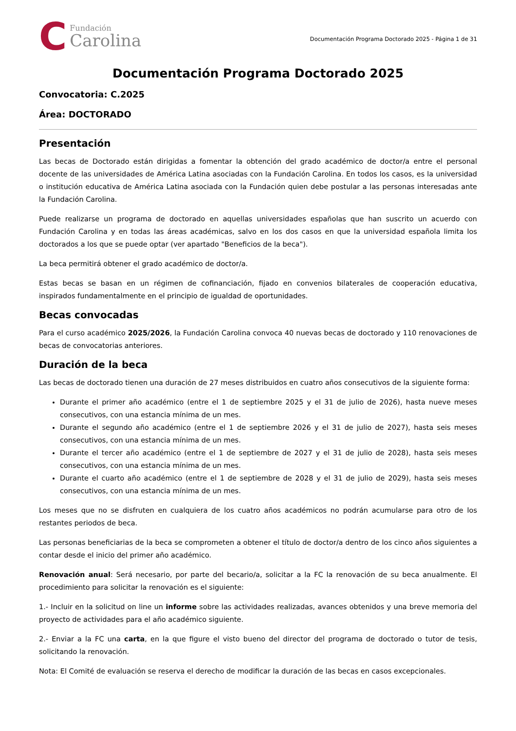C
Fundación
Carolina
Documentación Programa Doctorado 2025 - Página 1 de 31
Documentación Programa Doctorado 2025
Convocatoria: C.2025
Área: DOCTORADO
Presentación
Las becas de Doctorado están dirigidas a fomentar la obtención del grado académico de doctor/a entre el personal docente de las universidades de América Latina asociadas con la Fundación Carolina. En todos los casos, es la universidad o institución educativa de América Latina asociada con la Fundación quien debe postular a las personas interesadas ante la Fundación Carolina.
Puede realizarse un programa de doctorado en aquellas universidades españolas que han suscrito un acuerdo con Fundación Carolina y en todas las áreas académicas, salvo en los dos casos en que la universidad española limita los doctorados a los que se puede optar (ver apartado "Beneficios de la beca").
La beca permitirá obtener el grado académico de doctor/a.
Estas becas se basan en un régimen de cofinanciación, fijado en convenios bilaterales de cooperación educativa, inspirados fundamentalmente en el principio de igualdad de oportunidades.
Becas convocadas
Para el curso académico 2025/2026, la Fundación Carolina convoca 40 nuevas becas de doctorado y 110 renovaciones de becas de convocatorias anteriores.
Duración de la beca
Las becas de doctorado tienen una duración de 27 meses distribuidos en cuatro años consecutivos de la siguiente forma:
Durante el primer año académico (entre el 1 de septiembre 2025 y el 31 de julio de 2026), hasta nueve meses consecutivos, con una estancia mínima de un mes.
Durante el segundo año académico (entre el 1 de septiembre 2026 y el 31 de julio de 2027), hasta seis meses consecutivos, con una estancia mínima de un mes.
Durante el tercer año académico (entre el 1 de septiembre de 2027 y el 31 de julio de 2028), hasta seis meses consecutivos, con una estancia mínima de un mes.
Durante el cuarto año académico (entre el 1 de septiembre de 2028 y el 31 de julio de 2029), hasta seis meses consecutivos, con una estancia mínima de un mes.
Los meses que no se disfruten en cualquiera de los cuatro años académicos no podrán acumularse para otro de los restantes periodos de beca.
Las personas beneficiarias de la beca se comprometen a obtener el título de doctor/a dentro de los cinco años siguientes a contar desde el inicio del primer año académico.
Renovación anual: Será necesario, por parte del becario/a, solicitar a la FC la renovación de su beca anualmente. El procedimiento para solicitar la renovación es el siguiente:
1.- Incluir en la solicitud on line un informe sobre las actividades realizadas, avances obtenidos y una breve memoria del proyecto de actividades para el año académico siguiente.
2.- Enviar a la FC una carta, en la que figure el visto bueno del director del programa de doctorado o tutor de tesis, solicitando la renovación.
Nota: El Comité de evaluación se reserva el derecho de modificar la duración de las becas en casos excepcionales.